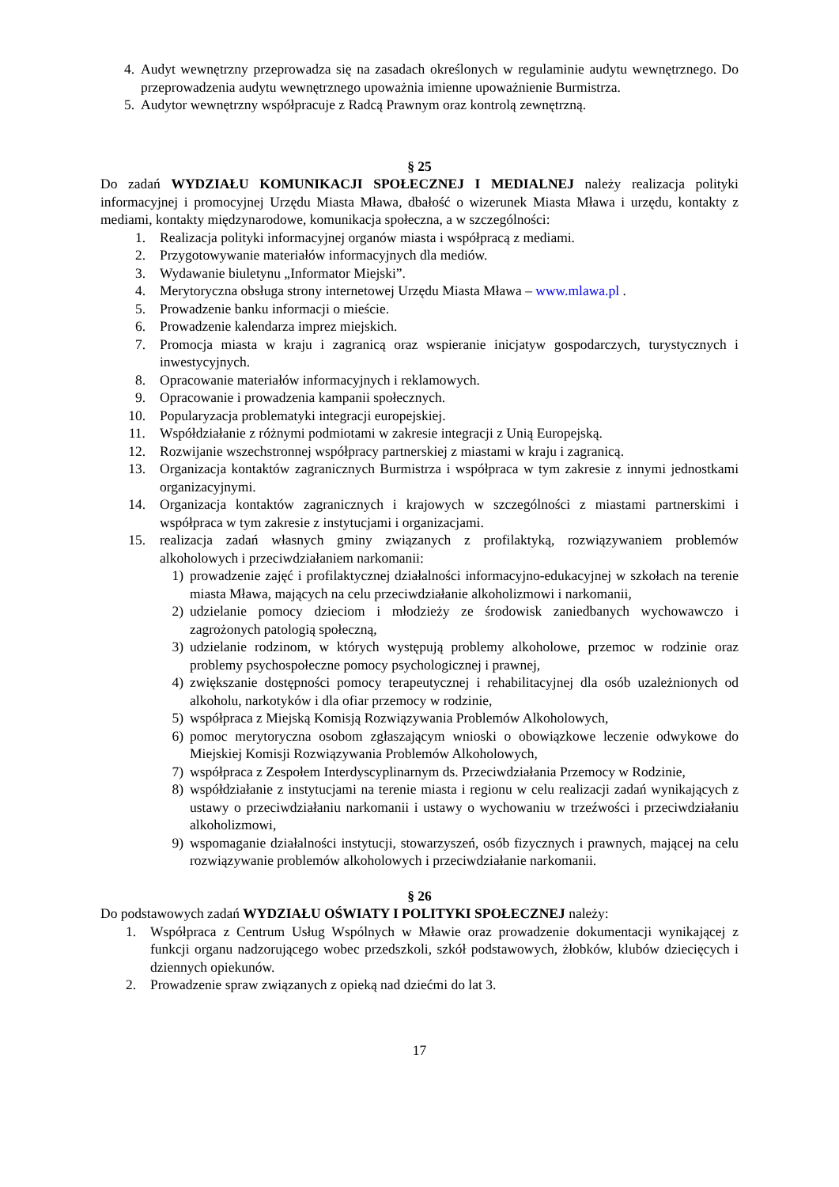4. Audyt wewnętrzny przeprowadza się na zasadach określonych w regulaminie audytu wewnętrznego. Do przeprowadzenia audytu wewnętrznego upoważnia imienne upoważnienie Burmistrza.
5. Audytor wewnętrzny współpracuje z Radcą Prawnym oraz kontrolą zewnętrzną.
§ 25
Do zadań WYDZIAŁU KOMUNIKACJI SPOŁECZNEJ I MEDIALNEJ należy realizacja polityki informacyjnej i promocyjnej Urzędu Miasta Mława, dbałość o wizerunek Miasta Mława i urzędu, kontakty z mediami, kontakty międzynarodowe, komunikacja społeczna, a w szczególności:
1. Realizacja polityki informacyjnej organów miasta i współpracą z mediami.
2. Przygotowywanie materiałów informacyjnych dla mediów.
3. Wydawanie biuletynu „Informator Miejski”.
4. Merytoryczna obsługa strony internetowej Urzędu Miasta Mława – www.mlawa.pl .
5. Prowadzenie banku informacji o mieście.
6. Prowadzenie kalendarza imprez miejskich.
7. Promocja miasta w kraju i zagranicą oraz wspieranie inicjatyw gospodarczych, turystycznych i inwestycyjnych.
8. Opracowanie materiałów informacyjnych i reklamowych.
9. Opracowanie i prowadzenia kampanii społecznych.
10. Popularyzacja problematyki integracji europejskiej.
11. Współdziałanie z różnymi podmiotami w zakresie integracji z Unią Europejską.
12. Rozwijanie wszechstronnej współpracy partnerskiej z miastami w kraju i zagranicą.
13. Organizacja kontaktów zagranicznych Burmistrza i współpraca w tym zakresie z innymi jednostkami organizacyjnymi.
14. Organizacja kontaktów zagranicznych i krajowych w szczególności z miastami partnerskimi i współpraca w tym zakresie z instytucjami i organizacjami.
15. realizacja zadań własnych gminy związanych z profilaktyką, rozwiązywaniem problemów alkoholowych i przeciwdziałaniem narkomanii:
1) prowadzenie zajęć i profilaktycznej działalności informacyjno-edukacyjnej w szkołach na terenie miasta Mława, mających na celu przeciwdziałanie alkoholizmowi i narkomanii,
2) udzielanie pomocy dzieciom i młodzieży ze środowisk zaniedbanych wychowawczo i zagrożonych patologią społeczną,
3) udzielanie rodzinom, w których występują problemy alkoholowe, przemoc w rodzinie oraz problemy psychospołeczne pomocy psychologicznej i prawnej,
4) zwiększanie dostępności pomocy terapeutycznej i rehabilitacyjnej dla osób uzależnionych od alkoholu, narkotyków i dla ofiar przemocy w rodzinie,
5) współpraca z Miejską Komisją Rozwiązywania Problemów Alkoholowych,
6) pomoc merytoryczna osobom zgłaszającym wnioski o obowiązkowe leczenie odwykowe do Miejskiej Komisji Rozwiązywania Problemów Alkoholowych,
7) współpraca z Zespołem Interdyscyplinarnym ds. Przeciwdziałania Przemocy w Rodzinie,
8) współdziałanie z instytucjami na terenie miasta i regionu w celu realizacji zadań wynikających z ustawy o przeciwdziałaniu narkomanii i ustawy o wychowaniu w trzeźwości i przeciwdziałaniu alkoholizmowi,
9) wspomaganie działalności instytucji, stowarzyszeń, osób fizycznych i prawnych, mającej na celu rozwiązywanie problemów alkoholowych i przeciwdziałanie narkomanii.
§ 26
Do podstawowych zadań WYDZIAŁU OŚWIATY I POLITYKI SPOŁECZNEJ należy:
1. Współpraca z Centrum Usług Wspólnych w Mławie oraz prowadzenie dokumentacji wynikającej z funkcji organu nadzorującego wobec przedszkoli, szkół podstawowych, żłobków, klubów dziecięcych i dziennych opiekunów.
2. Prowadzenie spraw związanych z opieką nad dziećmi do lat 3.
17